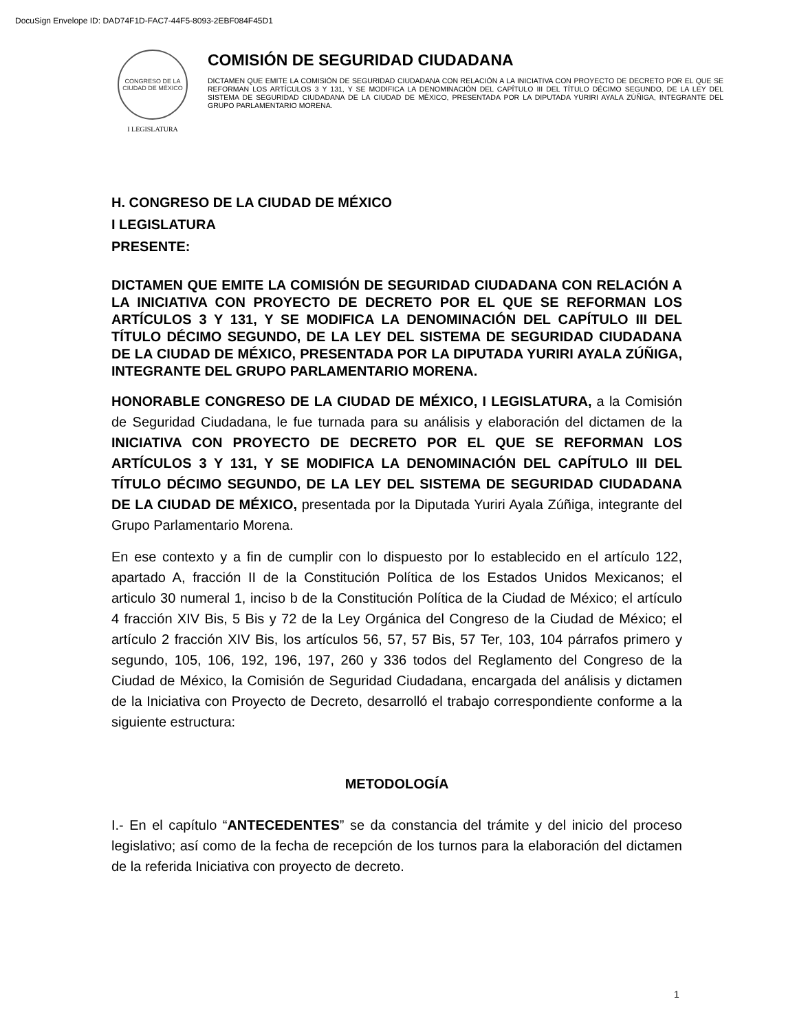DocuSign Envelope ID: DAD74F1D-FAC7-44F5-8093-2EBF084F45D1
CONGRESO DE LA CIUDAD DE MÉXICO
I LEGISLATURA
COMISIÓN DE SEGURIDAD CIUDADANA
DICTAMEN QUE EMITE LA COMISIÓN DE SEGURIDAD CIUDADANA CON RELACIÓN A LA INICIATIVA CON PROYECTO DE DECRETO POR EL QUE SE REFORMAN LOS ARTÍCULOS 3 Y 131, Y SE MODIFICA LA DENOMINACIÓN DEL CAPÍTULO III DEL TÍTULO DÉCIMO SEGUNDO, DE LA LEY DEL SISTEMA DE SEGURIDAD CIUDADANA DE LA CIUDAD DE MÉXICO, PRESENTADA POR LA DIPUTADA YURIRI AYALA ZÚÑIGA, INTEGRANTE DEL GRUPO PARLAMENTARIO MORENA.
H. CONGRESO DE LA CIUDAD DE MÉXICO
I LEGISLATURA
PRESENTE:
DICTAMEN QUE EMITE LA COMISIÓN DE SEGURIDAD CIUDADANA CON RELACIÓN A LA INICIATIVA CON PROYECTO DE DECRETO POR EL QUE SE REFORMAN LOS ARTÍCULOS 3 Y 131, Y SE MODIFICA LA DENOMINACIÓN DEL CAPÍTULO III DEL TÍTULO DÉCIMO SEGUNDO, DE LA LEY DEL SISTEMA DE SEGURIDAD CIUDADANA DE LA CIUDAD DE MÉXICO, PRESENTADA POR LA DIPUTADA YURIRI AYALA ZÚÑIGA, INTEGRANTE DEL GRUPO PARLAMENTARIO MORENA.
HONORABLE CONGRESO DE LA CIUDAD DE MÉXICO, I LEGISLATURA, a la Comisión de Seguridad Ciudadana, le fue turnada para su análisis y elaboración del dictamen de la INICIATIVA CON PROYECTO DE DECRETO POR EL QUE SE REFORMAN LOS ARTÍCULOS 3 Y 131, Y SE MODIFICA LA DENOMINACIÓN DEL CAPÍTULO III DEL TÍTULO DÉCIMO SEGUNDO, DE LA LEY DEL SISTEMA DE SEGURIDAD CIUDADANA DE LA CIUDAD DE MÉXICO, presentada por la Diputada Yuriri Ayala Zúñiga, integrante del Grupo Parlamentario Morena.
En ese contexto y a fin de cumplir con lo dispuesto por lo establecido en el artículo 122, apartado A, fracción II de la Constitución Política de los Estados Unidos Mexicanos; el articulo 30 numeral 1, inciso b de la Constitución Política de la Ciudad de México; el artículo 4 fracción XIV Bis, 5 Bis y 72 de la Ley Orgánica del Congreso de la Ciudad de México; el artículo 2 fracción XIV Bis, los artículos 56, 57, 57 Bis, 57 Ter, 103, 104 párrafos primero y segundo, 105, 106, 192, 196, 197, 260 y 336 todos del Reglamento del Congreso de la Ciudad de México, la Comisión de Seguridad Ciudadana, encargada del análisis y dictamen de la Iniciativa con Proyecto de Decreto, desarrolló el trabajo correspondiente conforme a la siguiente estructura:
METODOLOGÍA
I.- En el capítulo “ANTECEDENTES” se da constancia del trámite y del inicio del proceso legislativo; así como de la fecha de recepción de los turnos para la elaboración del dictamen de la referida Iniciativa con proyecto de decreto.
1